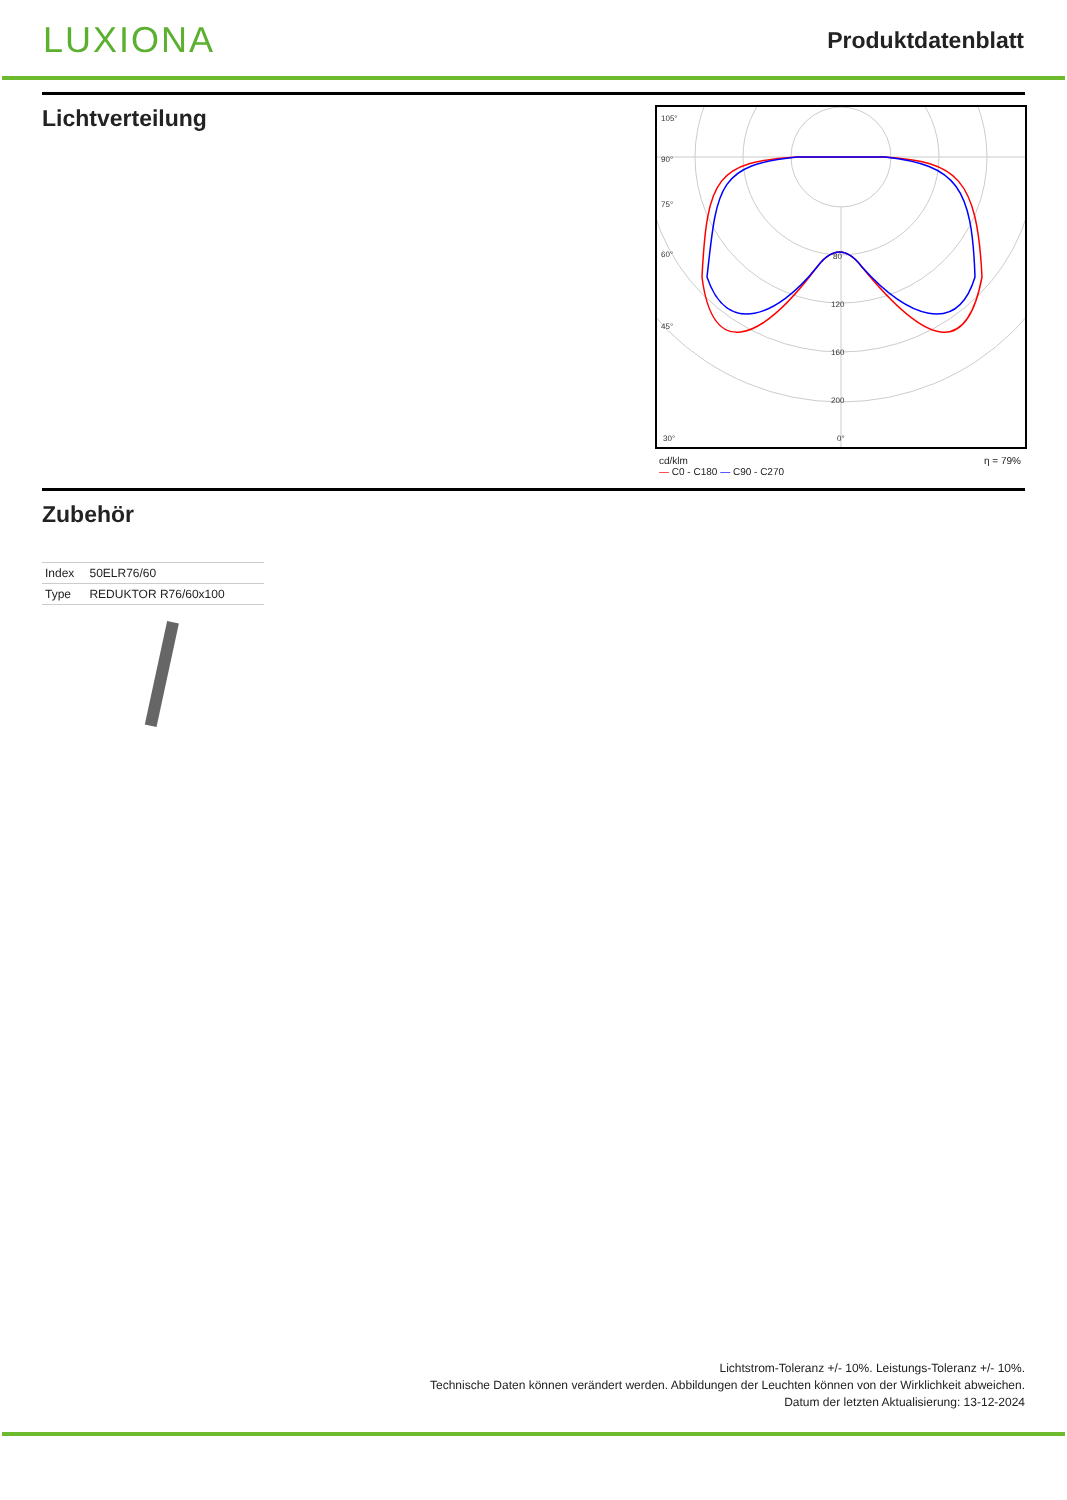LUXIONA
Produktdatenblatt
Lichtverteilung
105°
90°
75°
60°
45°
30°
80
120
160
200
0°
cd/klm
— C0 - C180 — C90 - C270 η = 79%
Zubehör
| Index | 50ELR76/60 |
| Type | REDUKTOR R76/60x100 |
Lichtstrom-Toleranz +/- 10%. Leistungs-Toleranz +/- 10%.
Technische Daten können verändert werden. Abbildungen der Leuchten können von der Wirklichkeit abweichen.
Datum der letzten Aktualisierung: 13-12-2024